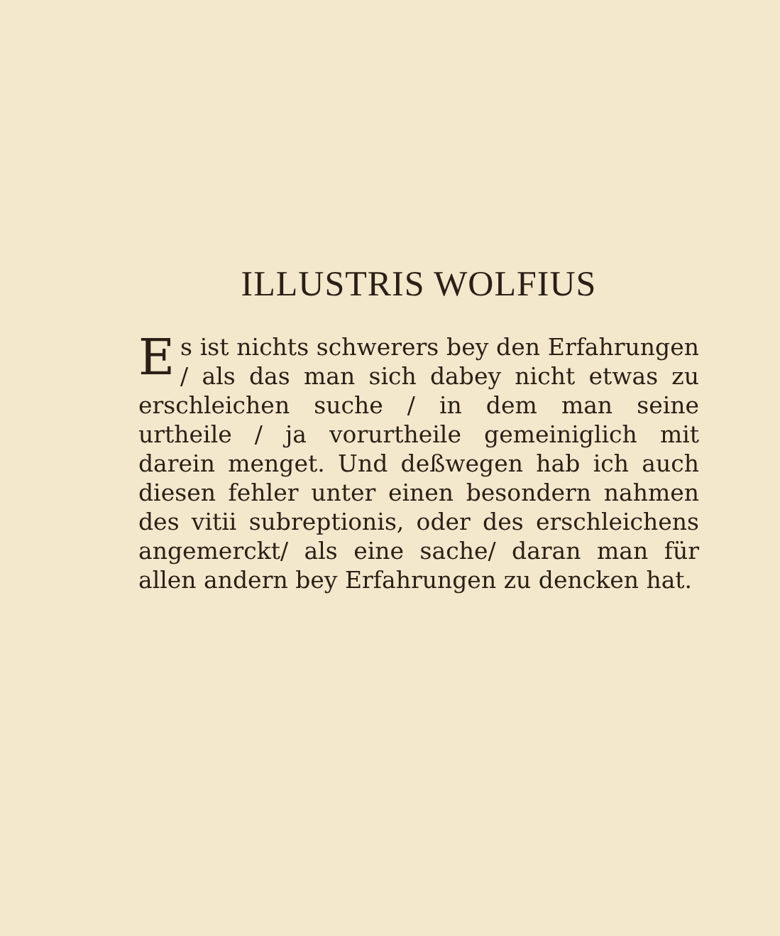ILLUSTRIS WOLFIUS
Es ist nichts schwerers bey den Erfahrungen / als das man sich dabey nicht etwas zu erschleichen suche / in dem man seine urtheile / ja vorurtheile gemeiniglich mit darein menget. Und deßwegen hab ich auch diesen fehler unter einen besondern nahmen des vitii subreptionis, oder des erschleichens angemerckt/ als eine sache/ daran man für allen andern bey Erfahrungen zu dencken hat.